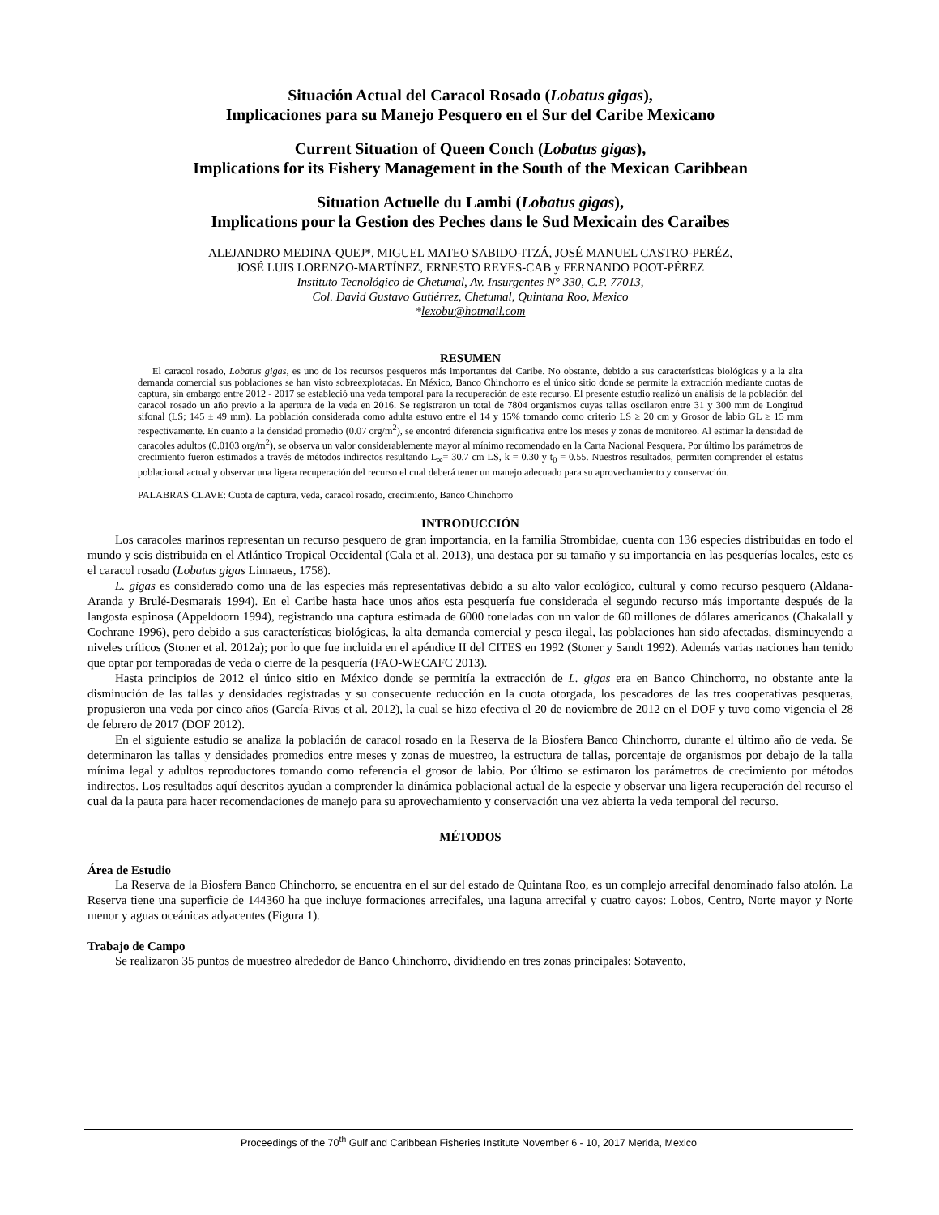Situación Actual del Caracol Rosado (Lobatus gigas),
Implicaciones para su Manejo Pesquero en el Sur del Caribe Mexicano
Current Situation of Queen Conch (Lobatus gigas),
Implications for its Fishery Management in the South of the Mexican Caribbean
Situation Actuelle du Lambi (Lobatus gigas),
Implications pour la Gestion des Peches dans le Sud Mexicain des Caraibes
ALEJANDRO MEDINA-QUEJ*, MIGUEL MATEO SABIDO-ITZÁ, JOSÉ MANUEL CASTRO-PERÉZ,
JOSÉ LUIS LORENZO-MARTÍNEZ, ERNESTO REYES-CAB y FERNANDO POOT-PÉREZ
Instituto Tecnológico de Chetumal, Av. Insurgentes N° 330, C.P. 77013,
Col. David Gustavo Gutiérrez, Chetumal, Quintana Roo, Mexico
*lexobu@hotmail.com
RESUMEN
El caracol rosado, Lobatus gigas, es uno de los recursos pesqueros más importantes del Caribe. No obstante, debido a sus características biológicas y a la alta demanda comercial sus poblaciones se han visto sobreexplotadas. En México, Banco Chinchorro es el único sitio donde se permite la extracción mediante cuotas de captura, sin embargo entre 2012 - 2017 se estableció una veda temporal para la recuperación de este recurso. El presente estudio realizó un análisis de la población del caracol rosado un año previo a la apertura de la veda en 2016. Se registraron un total de 7804 organismos cuyas tallas oscilaron entre 31 y 300 mm de Longitud sifonal (LS; 145 ± 49 mm). La población considerada como adulta estuvo entre el 14 y 15% tomando como criterio LS ≥ 20 cm y Grosor de labio GL ≥ 15 mm respectivamente. En cuanto a la densidad promedio (0.07 org/m<sup>2</sup>), se encontró diferencia significativa entre los meses y zonas de monitoreo. Al estimar la densidad de caracoles adultos (0.0103 org/m<sup>2</sup>), se observa un valor considerablemente mayor al mínimo recomendado en la Carta Nacional Pesquera. Por último los parámetros de crecimiento fueron estimados a través de métodos indirectos resultando L<sub>∞</sub>= 30.7 cm LS, k = 0.30 y t<sub>0</sub> = 0.55. Nuestros resultados, permiten comprender el estatus poblacional actual y observar una ligera recuperación del recurso el cual deberá tener un manejo adecuado para su aprovechamiento y conservación.
PALABRAS CLAVE: Cuota de captura, veda, caracol rosado, crecimiento, Banco Chinchorro
INTRODUCCIÓN
Los caracoles marinos representan un recurso pesquero de gran importancia, en la familia Strombidae, cuenta con 136 especies distribuidas en todo el mundo y seis distribuida en el Atlántico Tropical Occidental (Cala et al. 2013), una destaca por su tamaño y su importancia en las pesquerías locales, este es el caracol rosado (Lobatus gigas Linnaeus, 1758).
L. gigas es considerado como una de las especies más representativas debido a su alto valor ecológico, cultural y como recurso pesquero (Aldana-Aranda y Brulé-Desmarais 1994). En el Caribe hasta hace unos años esta pesquería fue considerada el segundo recurso más importante después de la langosta espinosa (Appeldoorn 1994), registrando una captura estimada de 6000 toneladas con un valor de 60 millones de dólares americanos (Chakalall y Cochrane 1996), pero debido a sus características biológicas, la alta demanda comercial y pesca ilegal, las poblaciones han sido afectadas, disminuyendo a niveles críticos (Stoner et al. 2012a); por lo que fue incluida en el apéndice II del CITES en 1992 (Stoner y Sandt 1992). Además varias naciones han tenido que optar por temporadas de veda o cierre de la pesquería (FAO-WECAFC 2013).
Hasta principios de 2012 el único sitio en México donde se permitía la extracción de L. gigas era en Banco Chinchorro, no obstante ante la disminución de las tallas y densidades registradas y su consecuente reducción en la cuota otorgada, los pescadores de las tres cooperativas pesqueras, propusieron una veda por cinco años (García-Rivas et al. 2012), la cual se hizo efectiva el 20 de noviembre de 2012 en el DOF y tuvo como vigencia el 28 de febrero de 2017 (DOF 2012).
En el siguiente estudio se analiza la población de caracol rosado en la Reserva de la Biosfera Banco Chinchorro, durante el último año de veda. Se determinaron las tallas y densidades promedios entre meses y zonas de muestreo, la estructura de tallas, porcentaje de organismos por debajo de la talla mínima legal y adultos reproductores tomando como referencia el grosor de labio. Por último se estimaron los parámetros de crecimiento por métodos indirectos. Los resultados aquí descritos ayudan a comprender la dinámica poblacional actual de la especie y observar una ligera recuperación del recurso el cual da la pauta para hacer recomendaciones de manejo para su aprovechamiento y conservación una vez abierta la veda temporal del recurso.
MÉTODOS
Área de Estudio
La Reserva de la Biosfera Banco Chinchorro, se encuentra en el sur del estado de Quintana Roo, es un complejo arrecifal denominado falso atolón. La Reserva tiene una superficie de 144360 ha que incluye formaciones arrecifales, una laguna arrecifal y cuatro cayos: Lobos, Centro, Norte mayor y Norte menor y aguas oceánicas adyacentes (Figura 1).
Trabajo de Campo
Se realizaron 35 puntos de muestreo alrededor de Banco Chinchorro, dividiendo en tres zonas principales: Sotavento,
Proceedings of the 70<sup>th</sup> Gulf and Caribbean Fisheries Institute November 6 - 10, 2017 Merida, Mexico